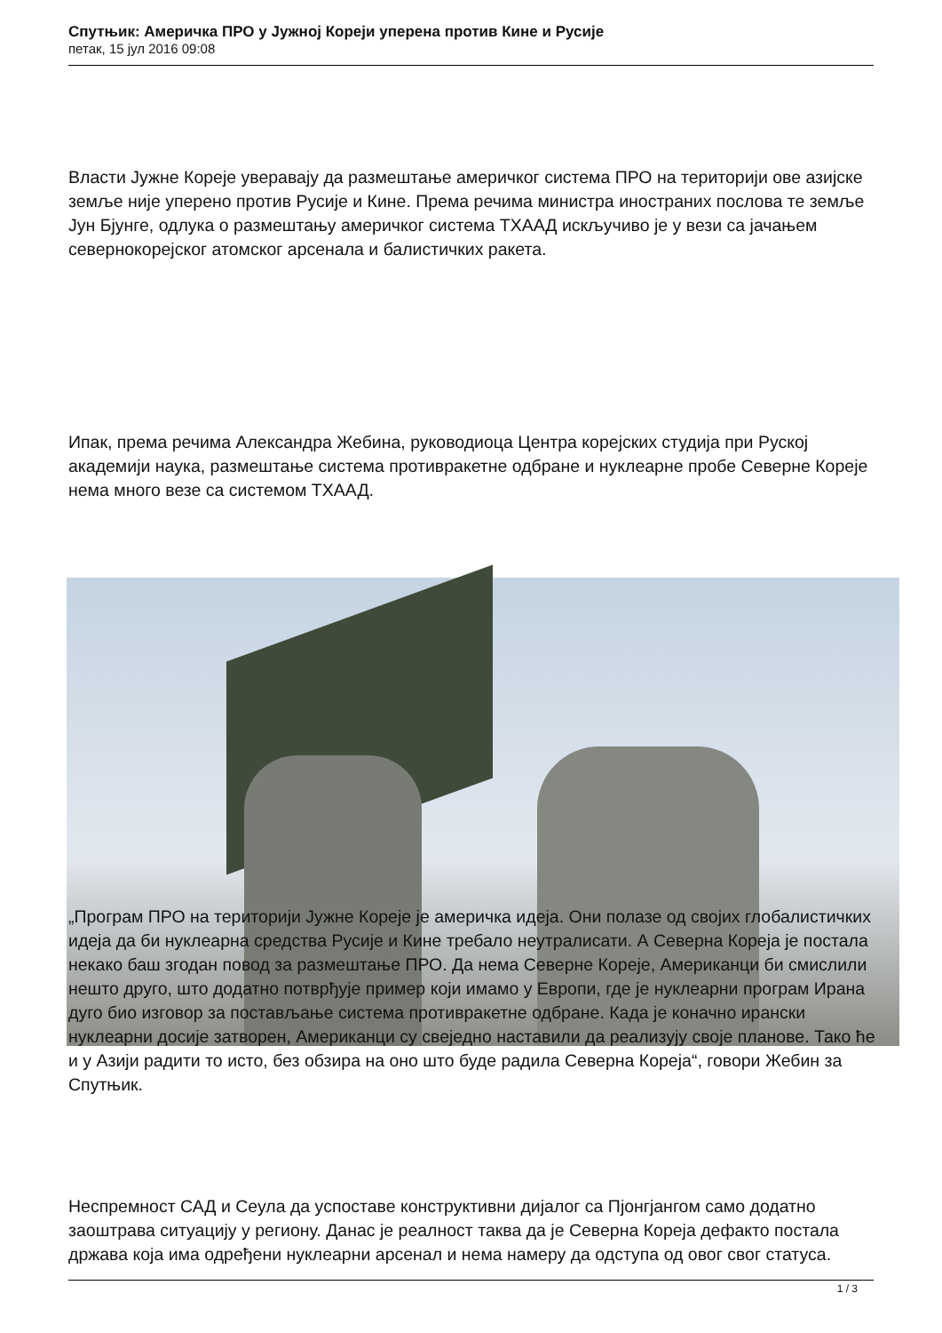Спутњик: Америчка ПРО у Јужној Кореји уперена против Кине и Русије
петак, 15 јул 2016 09:08
Власти Јужне Кореје уверавају да размештање америчког система ПРО на територији ове азијске земље није уперено против Русије и Кине. Према речима министра иностраних послова те земље Јун Бјунге, одлука о размештању америчког система ТХААД искључиво је у вези са јачањем севернокорејског атомског арсенала и балистичких ракета.
Ипак, према речима Александра Жебина, руководиоца Центра корејских студија при Руској академији наука, размештање система противракетне одбране и нуклеарне пробе Северне Кореје нема много везе са системом ТХААД.
„Програм ПРО на територији Јужне Кореје је америчка идеја. Они полазе од својих глобалистичких идеја да би нуклеарна средства Русије и Кине требало неутралисати. А Северна Кореја је постала некако баш згодан повод за размештање ПРО. Да нема Северне Кореје, Американци би смислили нешто друго, што додатно потврђује пример који имамо у Европи, где је нуклеарни програм Ирана дуго био изговор за постављање система противракетне одбране. Када је коначно ирански нуклеарни досије затворен, Американци су свеједно наставили да реализују своје планове. Тако ће и у Азији радити то исто, без обзира на оно што буде радила Северна Кореја“, говори Жебин за Спутњик.
Неспремност САД и Сеула да успоставе конструктивни дијалог са Пјонгјангом само додатно заоштрава ситуацију у региону. Данас је реалност таква да је Северна Кореја дефакто постала држава која има одређени нуклеарни арсенал и нема намеру да одступа од овог свог статуса.
1 / 3